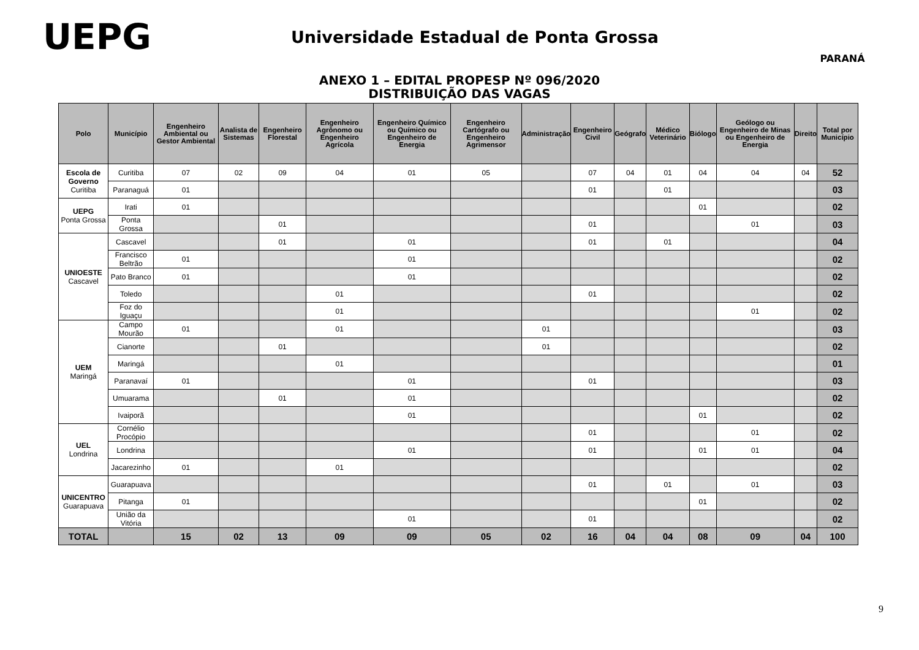UEPG
Universidade Estadual de Ponta Grossa
PARANÁ
ANEXO 1 – EDITAL PROPESP Nº 096/2020
DISTRIBUIÇÃO DAS VAGAS
| Polo | Município | Engenheiro Ambiental ou Gestor Ambiental | Analista de Sistemas | Engenheiro Florestal | Engenheiro Agrônomo ou Engenheiro Agrícola | Engenheiro Químico ou Químico ou Engenheiro de Energia | Engenheiro Cartógrafo ou Engenheiro Agrimensor | Administração | Engenheiro Civil | Geógrafo | Médico Veterinário | Biólogo | Geólogo ou Engenheiro de Minas ou Engenheiro de Energia | Direito | Total por Município |
| --- | --- | --- | --- | --- | --- | --- | --- | --- | --- | --- | --- | --- | --- | --- | --- |
| Escola de Governo Curitiba | Curitiba | 07 | 02 | 09 | 04 | 01 | 05 | | 07 | 04 | 01 | 04 | 04 | 04 | 52 |
| | Paranaguá | 01 | | | | | | | 01 | | 01 | | | | 03 |
| UEPG Ponta Grossa | Irati | 01 | | | | | | | | | | 01 | | | 02 |
| | Ponta Grossa | | | 01 | | | | | 01 | | | | 01 | | 03 |
| UNIOESTE Cascavel | Cascavel | | | 01 | | 01 | | | 01 | | 01 | | | | 04 |
| | Francisco Beltrão | 01 | | | | 01 | | | | | | | | | 02 |
| | Pato Branco | 01 | | | | 01 | | | | | | | | | 02 |
| | Toledo | | | | 01 | | | | 01 | | | | | | 02 |
| | Foz do Iguaçu | | | | 01 | | | | | | | | 01 | | 02 |
| UEM Maringá | Campo Mourão | 01 | | | 01 | | | 01 | | | | | | | 03 |
| | Cianorte | | | 01 | | | | 01 | | | | | | | 02 |
| | Maringá | | | | 01 | | | | | | | | | | 01 |
| | Paranavaí | 01 | | | | 01 | | | 01 | | | | | | 03 |
| | Umuarama | | | 01 | | 01 | | | | | | | | | 02 |
| | Ivaiporã | | | | | 01 | | | | | | 01 | | | 02 |
| UEL Londrina | Cornélio Procópio | | | | | | | | 01 | | | | 01 | | 02 |
| | Londrina | | | | | 01 | | | 01 | | | 01 | 01 | | 04 |
| | Jacarezinho | 01 | | | 01 | | | | | | | | | | 02 |
| UNICENTRO Guarapuava | Guarapuava | | | | | | | | 01 | | 01 | | 01 | | 03 |
| | Pitanga | 01 | | | | | | | | | | 01 | | | 02 |
| | União da Vitória | | | | | 01 | | | 01 | | | | | | 02 |
| TOTAL | | 15 | 02 | 13 | 09 | 09 | 05 | 02 | 16 | 04 | 04 | 08 | 09 | 04 | 100 |
9